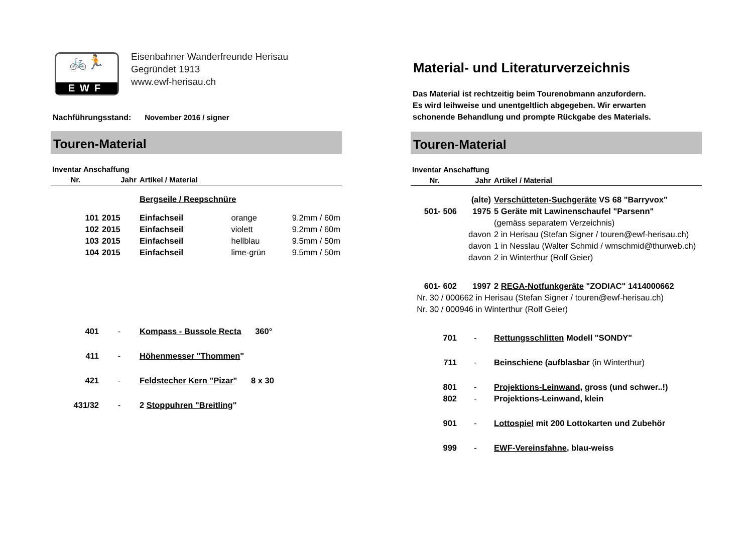🚲🏃
EWF
Eisenbahner Wanderfreunde Herisau
Gegründet 1913
www.ewf-herisau.ch
Nachführungsstand: November 2016 / signer
Touren-Material
| Inventar Anschaffung | | | | |
| --- | --- | --- | --- | --- |
| Nr. | Jahr | Artikel / Material | | |
| | | Bergseile / Reepschnüre | | |
| 101 | 2015 | Einfachseil | orange | 9.2mm / 60m |
| 102 | 2015 | Einfachseil | violett | 9.2mm / 60m |
| 103 | 2015 | Einfachseil | hellblau | 9.5mm / 50m |
| 104 | 2015 | Einfachseil | lime-grün | 9.5mm / 50m |
| 401 | - | Kompass - Bussole Recta 360° | | |
| 411 | - | Höhenmesser "Thommen " | | |
| 421 | - | Feldstecher Kern "Pizar " 8 x 30 | | |
| 431/32 | - | 2 Stoppuhren "Breitling " | | |
Material- und Literaturverzeichnis
Das Material ist rechtzeitig beim Tourenobmann anzufordern.
Es wird leihweise und unentgeltlich abgegeben. Wir erwarten
schonende Behandlung und prompte Rückgabe des Materials.
Touren-Material
| Inventar Anschaffung | | |
| --- | --- | --- |
| Nr. | Jahr | Artikel / Material |
| | (alte) | Verschütteten-Suchgeräte VS 68 "Barryvox" |
| 501- 506 | 1975 | 5 Geräte mit Lawinenschaufel "Parsenn" |
| | | (gemäss separatem Verzeichnis) |
| | davon | 2 in Herisau (Stefan Signer / touren@ewf-herisau.ch) |
| | davon | 1 in Nesslau (Walter Schmid / wmschmid@thurweb.ch) |
| | davon | 2 in Winterthur (Rolf Geier) |
| 601- 602 | 1997 | 2 REGA-Notfunkgeräte "ZODIAC" 1414000662 |
| Nr. 30 / 000662 in Herisau (Stefan Signer / touren@ewf-herisau.ch) | | |
| Nr. 30 / 000946 in Winterthur (Rolf Geier) | | |
| 701 | - | Rettungsschlitten Modell "SONDY" |
| 711 | - | Beinschiene (aufblasbar (in Winterthur) |
| 801 | - | Projektions-Leinwand , gross (und schwer..!) |
| 802 | - | Projektions-Leinwand, klein |
| 901 | - | Lottospiel mit 200 Lottokarten und Zubehör |
| 999 | - | EWF-Vereinsfahne , blau-weiss |